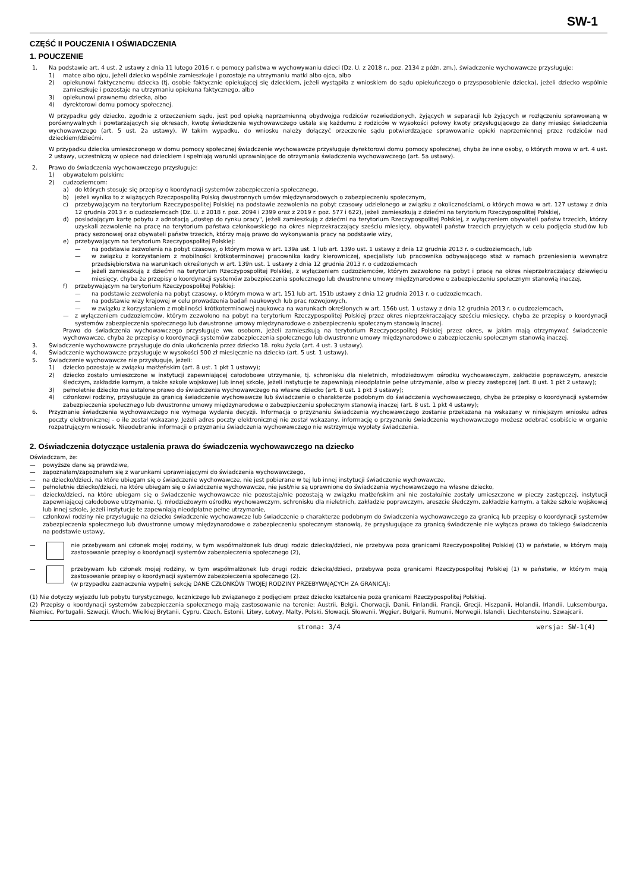SW-1
CZĘŚĆ II POUCZENIA I OŚWIADCZENIA
1. POUCZENIE
1. Na podstawie art. 4 ust. 2 ustawy z dnia 11 lutego 2016 r. o pomocy państwa w wychowywaniu dzieci (Dz. U. z 2018 r., poz. 2134 z późn. zm.), świadczenie wychowawcze przysługuje:
1) matce albo ojcu, jeżeli dziecko wspólnie zamieszkuje i pozostaje na utrzymaniu matki albo ojca, albo
2) opiekunowi faktycznemu dziecka (tj. osobie faktycznie opiekującej się dzieckiem, jeżeli wystąpiła z wnioskiem do sądu opiekuńczego o przysposobienie dziecka), jeżeli dziecko wspólnie zamieszkuje i pozostaje na utrzymaniu opiekuna faktycznego, albo
3) opiekunowi prawnemu dziecka, albo
4) dyrektorowi domu pomocy społecznej.
W przypadku gdy dziecko, zgodnie z orzeczeniem sądu, jest pod opieką naprzemienną obydwojga rodziców rozwiedzionych, żyjących w separacji lub żyjących w rozłączeniu sprawowaną w porównywalnych i powtarzających się okresach, kwotę świadczenia wychowawczego ustala się każdemu z rodziców w wysokości połowy kwoty przysługującego za dany miesiąc świadczenia wychowawczego (art. 5 ust. 2a ustawy). W takim wypadku, do wniosku należy dołączyć orzeczenie sądu potwierdzające sprawowanie opieki naprzemiennej przez rodziców nad dzieckiem/dziećmi.
W przypadku dziecka umieszczonego w domu pomocy społecznej świadczenie wychowawcze przysługuje dyrektorowi domu pomocy społecznej, chyba że inne osoby, o których mowa w art. 4 ust. 2 ustawy, uczestniczą w opiece nad dzieckiem i spełniają warunki uprawniające do otrzymania świadczenia wychowawczego (art. 5a ustawy).
2. Prawo do świadczenia wychowawczego przysługuje:
1) obywatelom polskim;
2) cudzoziemcom:
a) do których stosuje się przepisy o koordynacji systemów zabezpieczenia społecznego,
b) jeżeli wynika to z wiążących Rzeczpospolitą Polską dwustronnych umów międzynarodowych o zabezpieczeniu społecznym,
c) przebywającym na terytorium Rzeczypospolitej Polskiej na podstawie zezwolenia na pobyt czasowy udzielonego w związku z okolicznościami, o których mowa w art. 127 ustawy z dnia 12 grudnia 2013 r. o cudzoziemcach (Dz. U. z 2018 r. poz. 2094 i 2399 oraz z 2019 r. poz. 577 i 622), jeżeli zamieszkują z dziećmi na terytorium Rzeczypospolitej Polskiej,
d) posiadającym kartę pobytu z adnotacją „dostęp do rynku pracy", jeżeli zamieszkują z dziećmi na terytorium Rzeczypospolitej Polskiej, z wyłączeniem obywateli państw trzecich, którzy uzyskali zezwolenie na pracę na terytorium państwa członkowskiego na okres nieprzekraczający sześciu miesięcy, obywateli państw trzecich przyjętych w celu podjęcia studiów lub pracy sezonowej oraz obywateli państw trzecich, którzy mają prawo do wykonywania pracy na podstawie wizy,
e) przebywającym na terytorium Rzeczypospolitej Polskiej:
— na podstawie zezwolenia na pobyt czasowy, o którym mowa w art. 139a ust. 1 lub art. 139o ust. 1 ustawy z dnia 12 grudnia 2013 r. o cudzoziemcach, lub
— w związku z korzystaniem z mobilności krótkoterminowej pracownika kadry kierowniczej, specjalisty lub pracownika odbywającego staż w ramach przeniesienia wewnątrz przedsiębiorstwa na warunkach określonych w art. 139n ust. 1 ustawy z dnia 12 grudnia 2013 r. o cudzoziemcach
— jeżeli zamieszkują z dziećmi na terytorium Rzeczypospolitej Polskiej, z wyłączeniem cudzoziemców, którym zezwolono na pobyt i pracę na okres nieprzekraczający dziewięciu miesięcy, chyba że przepisy o koordynacji systemów zabezpieczenia społecznego lub dwustronne umowy międzynarodowe o zabezpieczeniu społecznym stanowią inaczej,
f) przebywającym na terytorium Rzeczypospolitej Polskiej:
— na podstawie zezwolenia na pobyt czasowy, o którym mowa w art. 151 lub art. 151b ustawy z dnia 12 grudnia 2013 r. o cudzoziemcach,
— na podstawie wizy krajowej w celu prowadzenia badań naukowych lub prac rozwojowych,
— w związku z korzystaniem z mobilności krótkoterminowej naukowca na warunkach określonych w art. 156b ust. 1 ustawy z dnia 12 grudnia 2013 r. o cudzoziemcach,
— z wyłączeniem cudzoziemców, którym zezwolono na pobyt na terytorium Rzeczypospolitej Polskiej przez okres nieprzekraczający sześciu miesięcy, chyba że przepisy o koordynacji systemów zabezpieczenia społecznego lub dwustronne umowy międzynarodowe o zabezpieczeniu społecznym stanowią inaczej.
Prawo do świadczenia wychowawczego przysługuje ww. osobom, jeżeli zamieszkują na terytorium Rzeczypospolitej Polskiej przez okres, w jakim mają otrzymywać świadczenie wychowawcze, chyba że przepisy o koordynacji systemów zabezpieczenia społecznego lub dwustronne umowy międzynarodowe o zabezpieczeniu społecznym stanowią inaczej.
3. Świadczenie wychowawcze przysługuje do dnia ukończenia przez dziecko 18. roku życia (art. 4 ust. 3 ustawy).
4. Świadczenie wychowawcze przysługuje w wysokości 500 zł miesięcznie na dziecko (art. 5 ust. 1 ustawy).
5. Świadczenie wychowawcze nie przysługuje, jeżeli:
1) dziecko pozostaje w związku małżeńskim (art. 8 ust. 1 pkt 1 ustawy);
2) dziecko zostało umieszczone w instytucji zapewniającej całodobowe utrzymanie, tj. schronisku dla nieletnich, młodzieżowym ośrodku wychowawczym, zakładzie poprawczym, areszcie śledczym, zakładzie karnym, a także szkole wojskowej lub innej szkole, jeżeli instytucje te zapewniają nieodpłatnie pełne utrzymanie, albo w pieczy zastępczej (art. 8 ust. 1 pkt 2 ustawy);
3) pełnoletnie dziecko ma ustalone prawo do świadczenia wychowawczego na własne dziecko (art. 8 ust. 1 pkt 3 ustawy);
4) członkowi rodziny, przysługuje za granicą świadczenie wychowawcze lub świadczenie o charakterze podobnym do świadczenia wychowawczego, chyba że przepisy o koordynacji systemów zabezpieczenia społecznego lub dwustronne umowy międzynarodowe o zabezpieczeniu społecznym stanowią inaczej (art. 8 ust. 1 pkt 4 ustawy);
6. Przyznanie świadczenia wychowawczego nie wymaga wydania decyzji. Informacja o przyznaniu świadczenia wychowawczego zostanie przekazana na wskazany w niniejszym wniosku adres poczty elektronicznej - o ile został wskazany. Jeżeli adres poczty elektronicznej nie został wskazany, informację o przyznaniu świadczenia wychowawczego możesz odebrać osobiście w organie rozpatrującym wniosek. Nieodebranie informacji o przyznaniu świadczenia wychowawczego nie wstrzymuje wypłaty świadczenia.
2. Oświadczenia dotyczące ustalenia prawa do świadczenia wychowawczego na dziecko
Oświadczam, że:
— powyższe dane są prawdziwe,
— zapoznałam/zapoznałem się z warunkami uprawniającymi do świadczenia wychowawczego,
— na dziecko/dzieci, na które ubiegam się o świadczenie wychowawcze, nie jest pobierane w tej lub innej instytucji świadczenie wychowawcze,
— pełnoletnie dziecko/dzieci, na które ubiegam się o świadczenie wychowawcze, nie jest/nie są uprawnione do świadczenia wychowawczego na własne dziecko,
— dziecko/dzieci, na które ubiegam się o świadczenie wychowawcze nie pozostaje/nie pozostają w związku małżeńskim ani nie zostało/nie zostały umieszczone w pieczy zastępczej, instytucji zapewniającej całodobowe utrzymanie, tj. młodzieżowym ośrodku wychowawczym, schronisku dla nieletnich, zakładzie poprawczym, areszcie śledczym, zakładzie karnym, a także szkole wojskowej lub innej szkole, jeżeli instytucje te zapewniają nieodpłatne pełne utrzymanie,
— członkowi rodziny nie przysługuje na dziecko świadczenie wychowawcze lub świadczenie o charakterze podobnym do świadczenia wychowawczego za granicą lub przepisy o koordynacji systemów zabezpieczenia społecznego lub dwustronne umowy międzynarodowe o zabezpieczeniu społecznym stanowią, że przysługujące za granicą świadczenie nie wyłącza prawa do takiego świadczenia na podstawie ustawy,
— nie przebywam ani członek mojej rodziny, w tym współmałżonek lub drugi rodzic dziecka/dzieci, nie przebywa poza granicami Rzeczypospolitej Polskiej (1) w państwie, w którym mają zastosowanie przepisy o koordynacji systemów zabezpieczenia społecznego (2),
— przebywam lub członek mojej rodziny, w tym współmałżonek lub drugi rodzic dziecka/dzieci, przebywa poza granicami Rzeczypospolitej Polskiej (1) w państwie, w którym mają zastosowanie przepisy o koordynacji systemów zabezpieczenia społecznego (2).
(w przypadku zaznaczenia wypełnij sekcję DANE CZŁONKÓW TWOJEJ RODZINY PRZEBYWAJĄCYCH ZA GRANICĄ):
(1) Nie dotyczy wyjazdu lub pobytu turystycznego, leczniczego lub związanego z podjęciem przez dziecko kształcenia poza granicami Rzeczypospolitej Polskiej.
(2) Przepisy o koordynacji systemów zabezpieczenia społecznego mają zastosowanie na terenie: Austrii, Belgii, Chorwacji, Danii, Finlandii, Francji, Grecji, Hiszpanii, Holandii, Irlandii, Luksemburga, Niemiec, Portugalii, Szwecji, Włoch, Wielkiej Brytanii, Cypru, Czech, Estonii, Litwy, Łotwy, Malty, Polski, Słowacji, Słowenii, Węgier, Bułgarii, Rumunii, Norwegii, Islandii, Liechtensteinu, Szwajcarii.
strona: 3/4 wersja: SW-1(4)